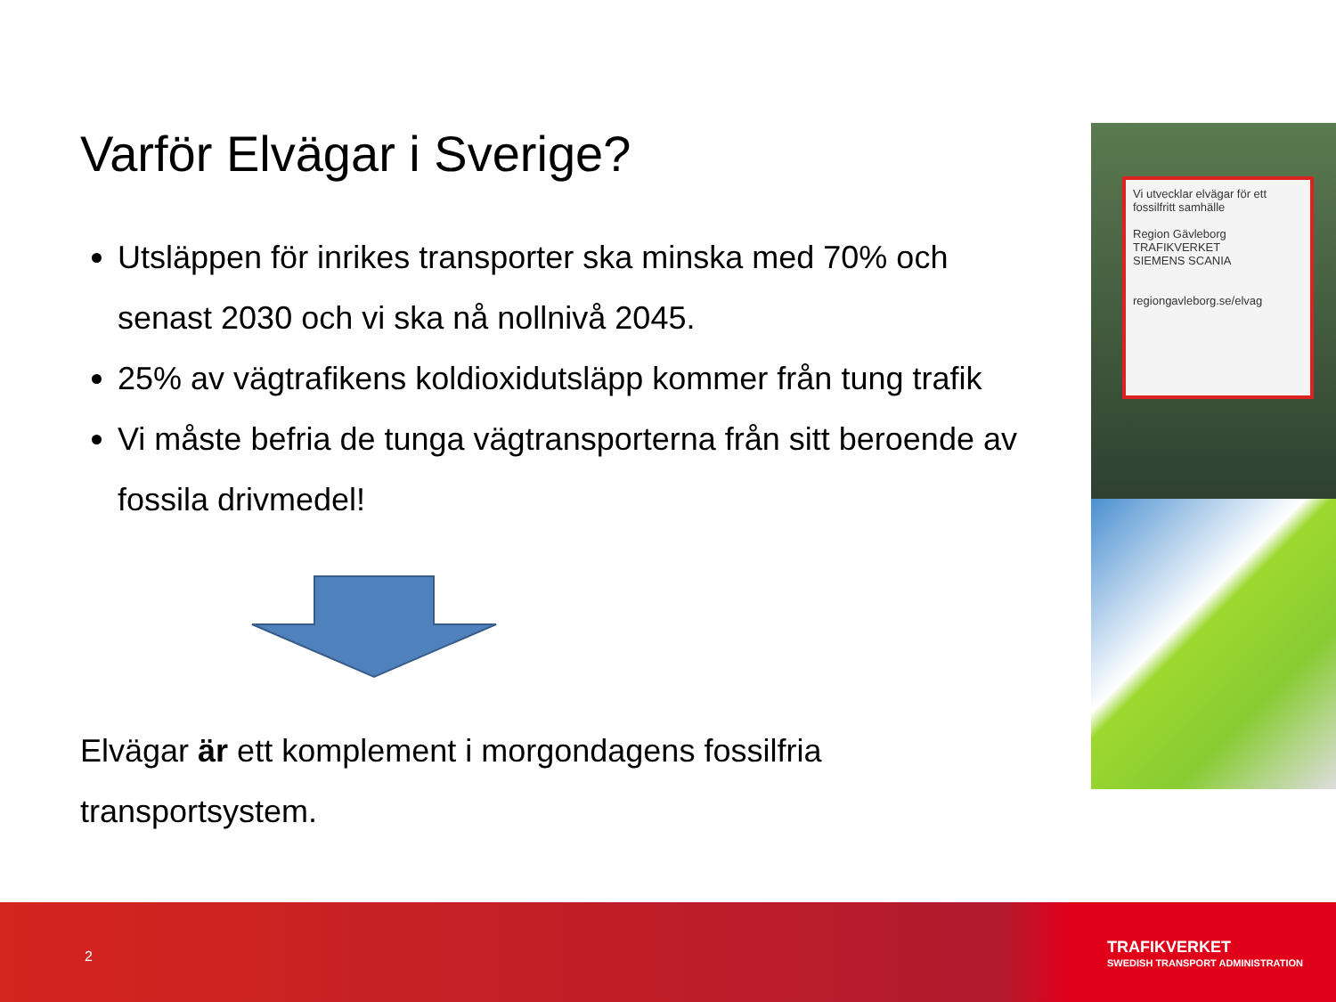Varför Elvägar i Sverige?
Utsläppen för inrikes transporter ska minska med 70% och senast 2030 och vi ska nå nollnivå 2045.
25% av vägtrafikens koldioxidutsläpp kommer från tung trafik
Vi måste befria de tunga vägtransporterna från sitt beroende av fossila drivmedel!
Elvägar är ett komplement i morgondagens fossilfria transportsystem.
Vi utvecklar elvägar för ett fossilfritt samhälle
Region Gävleborg TRAFIKVERKET
SIEMENS SCANIA
regiongavleborg.se/elvag
2
TRAFIKVERKET
SWEDISH TRANSPORT ADMINISTRATION